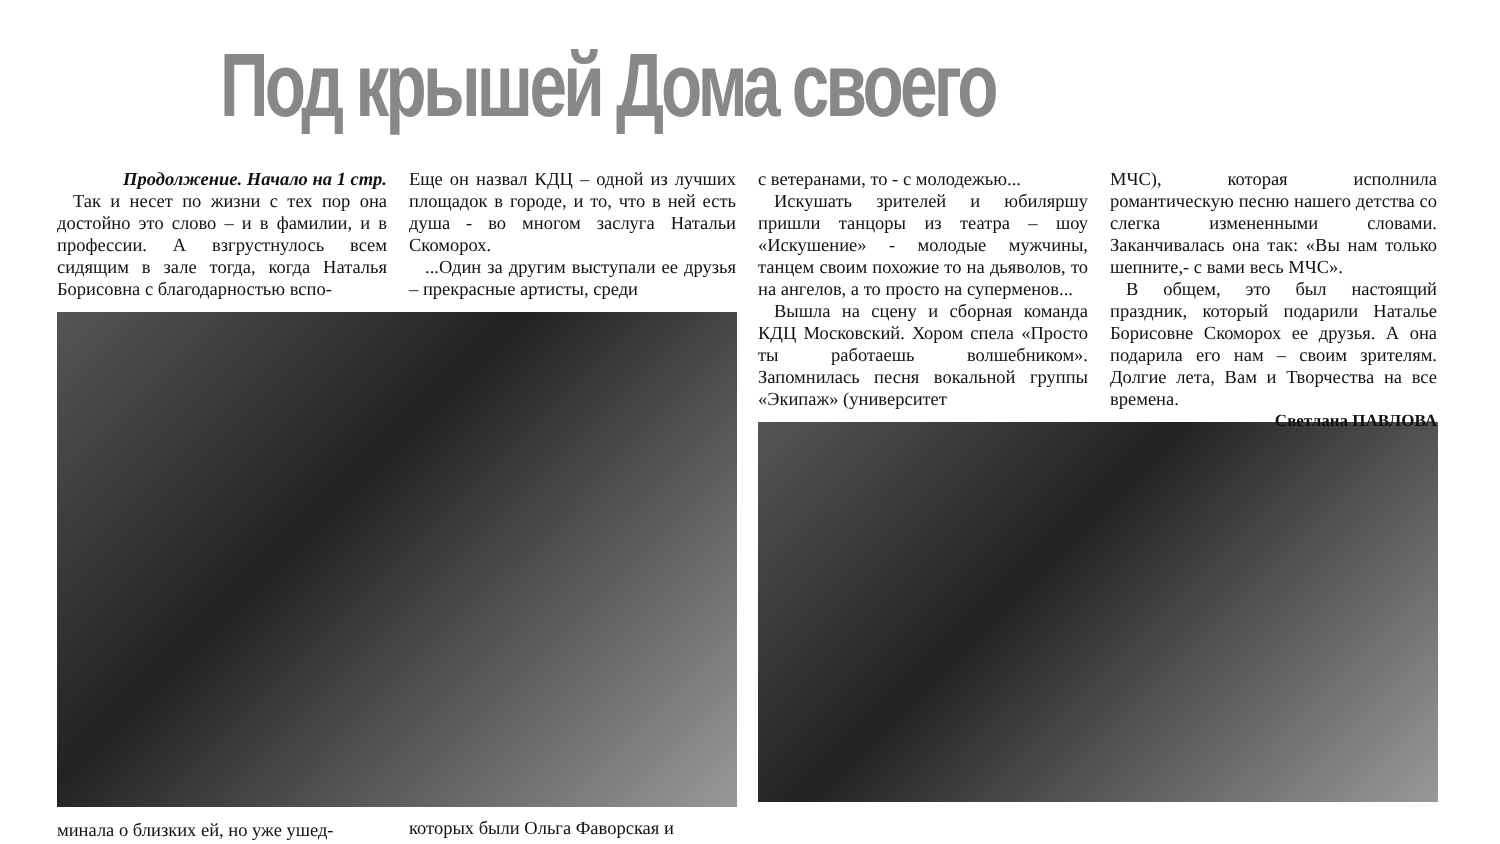Под крышей Дома своего
Продолжение. Начало на 1 стр.
Так и несет по жизни с тех пор она достойно это слово – и в фамилии, и в профессии. А взгрустнулось всем сидящим в зале тогда, когда Наталья Борисовна с благодарностью вспо-
минала о близких ей, но уже ушед-
Еще он назвал КДЦ – одной из лучших площадок в городе, и то, что в ней есть душа - во многом заслуга Натальи Скоморох.
...Один за другим выступали ее друзья – прекрасные артисты, среди
которых были Ольга Фаворская и
с ветеранами, то - с молодежью...
Искушать зрителей и юбиляршу пришли танцоры из театра – шоу «Искушение» - молодые мужчины, танцем своим похожие то на дьяволов, то на ангелов, а то просто на суперменов...
Вышла на сцену и сборная команда КДЦ Московский. Хором спела «Просто ты работаешь волшебником». Запомнилась песня вокальной группы «Экипаж» (университет
МЧС), которая исполнила романтическую песню нашего детства со слегка измененными словами. Заканчивалась она так: «Вы нам только шепните,- с вами весь МЧС».
В общем, это был настоящий праздник, который подарили Наталье Борисовне Скоморох ее друзья. А она подарила его нам – своим зрителям. Долгие лета, Вам и Творчества на все времена.
Светлана ПАВЛОВА